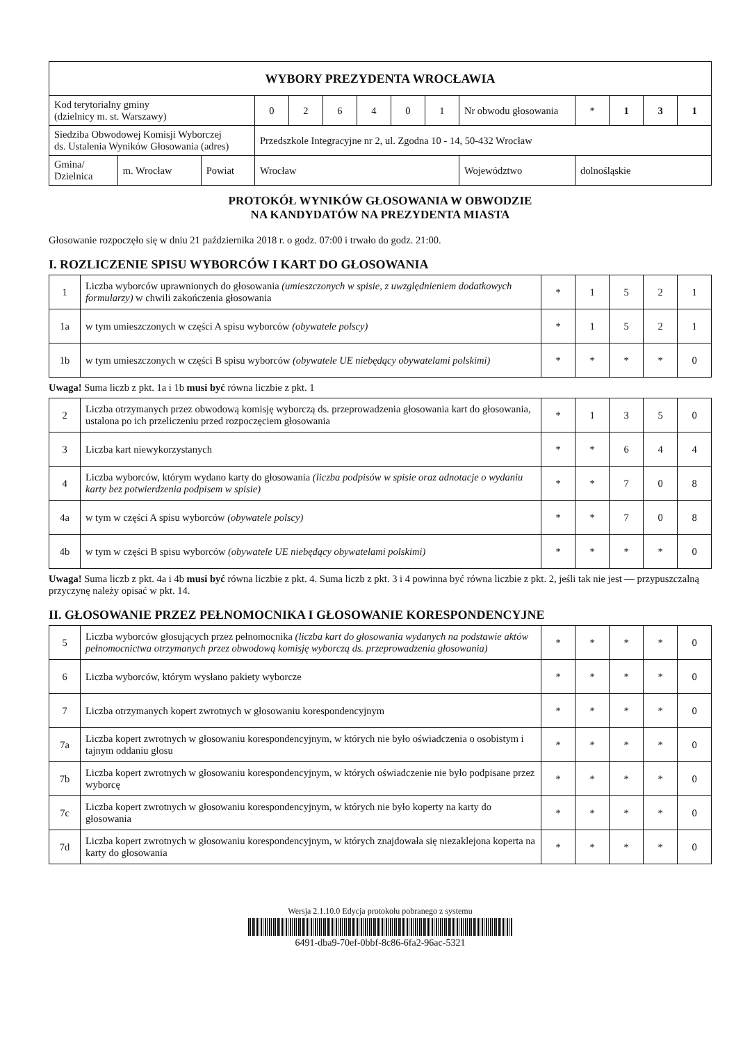| WYBORY PREZYDENTA WROCŁAWIA | | | | | | | | | | | | | |
| Kod terytorialny gminy (dzielnicy m. st. Warszawy) | | | 0 | 2 | 6 | 4 | 0 | 1 | Nr obwodu głosowania | * | 1 | 3 | 1 |
| Siedziba Obwodowej Komisji Wyborczej ds. Ustalenia Wyników Głosowania (adres) | | | Przedszkole Integracyjne nr 2, ul. Zgodna 10 - 14, 50-432 Wrocław | | | | | | | | | | |
| Gmina/ Dzielnica | m. Wrocław | Powiat | Wrocław | | | | | | Województwo | dolnośląskie | | | |
PROTOKÓŁ WYNIKÓW GŁOSOWANIA W OBWODZIE
NA KANDYDATÓW NA PREZYDENTA MIASTA
Głosowanie rozpoczęło się w dniu 21 października 2018 r. o godz. 07:00 i trwało do godz. 21:00.
I. ROZLICZENIE SPISU WYBORCÓW I KART DO GŁOSOWANIA
| 1 | Liczba wyborców uprawnionych do głosowania (umieszczonych w spisie, z uwzględnieniem dodatkowych formularzy) w chwili zakończenia głosowania | * | 1 | 5 | 2 | 1 |
| 1a | w tym umieszczonych w części A spisu wyborców (obywatele polscy) | * | 1 | 5 | 2 | 1 |
| 1b | w tym umieszczonych w części B spisu wyborców (obywatele UE niebędący obywatelami polskimi) | * | * | * | * | 0 |
Uwaga! Suma liczb z pkt. 1a i 1b musi być równa liczbie z pkt. 1
| 2 | Liczba otrzymanych przez obwodową komisję wyborczą ds. przeprowadzenia głosowania kart do głosowania, ustalona po ich przeliczeniu przed rozpoczęciem głosowania | * | 1 | 3 | 5 | 0 |
| 3 | Liczba kart niewykorzystanych | * | * | 6 | 4 | 4 |
| 4 | Liczba wyborców, którym wydano karty do głosowania (liczba podpisów w spisie oraz adnotacje o wydaniu karty bez potwierdzenia podpisem w spisie) | * | * | 7 | 0 | 8 |
| 4a | w tym w części A spisu wyborców (obywatele polscy) | * | * | 7 | 0 | 8 |
| 4b | w tym w części B spisu wyborców (obywatele UE niebędący obywatelami polskimi) | * | * | * | * | 0 |
Uwaga! Suma liczb z pkt. 4a i 4b musi być równa liczbie z pkt. 4. Suma liczb z pkt. 3 i 4 powinna być równa liczbie z pkt. 2, jeśli tak nie jest — przypuszczalną przyczynę należy opisać w pkt. 14.
II. GŁOSOWANIE PRZEZ PEŁNOMOCNIKA I GŁOSOWANIE KORESPONDENCYJNE
| 5 | Liczba wyborców głosujących przez pełnomocnika (liczba kart do głosowania wydanych na podstawie aktów pełnomocnictwa otrzymanych przez obwodową komisję wyborczą ds. przeprowadzenia głosowania) | * | * | * | * | 0 |
| 6 | Liczba wyborców, którym wysłano pakiety wyborcze | * | * | * | * | 0 |
| 7 | Liczba otrzymanych kopert zwrotnych w głosowaniu korespondencyjnym | * | * | * | * | 0 |
| 7a | Liczba kopert zwrotnych w głosowaniu korespondencyjnym, w których nie było oświadczenia o osobistym i tajnym oddaniu głosu | * | * | * | * | 0 |
| 7b | Liczba kopert zwrotnych w głosowaniu korespondencyjnym, w których oświadczenie nie było podpisane przez wyborcę | * | * | * | * | 0 |
| 7c | Liczba kopert zwrotnych w głosowaniu korespondencyjnym, w których nie było koperty na karty do głosowania | * | * | * | * | 0 |
| 7d | Liczba kopert zwrotnych w głosowaniu korespondencyjnym, w których znajdowała się niezaklejona koperta na karty do głosowania | * | * | * | * | 0 |
Wersja 2.1.10.0 Edycja protokołu pobranego z systemu
6491-dba9-70ef-0bbf-8c86-6fa2-96ac-5321